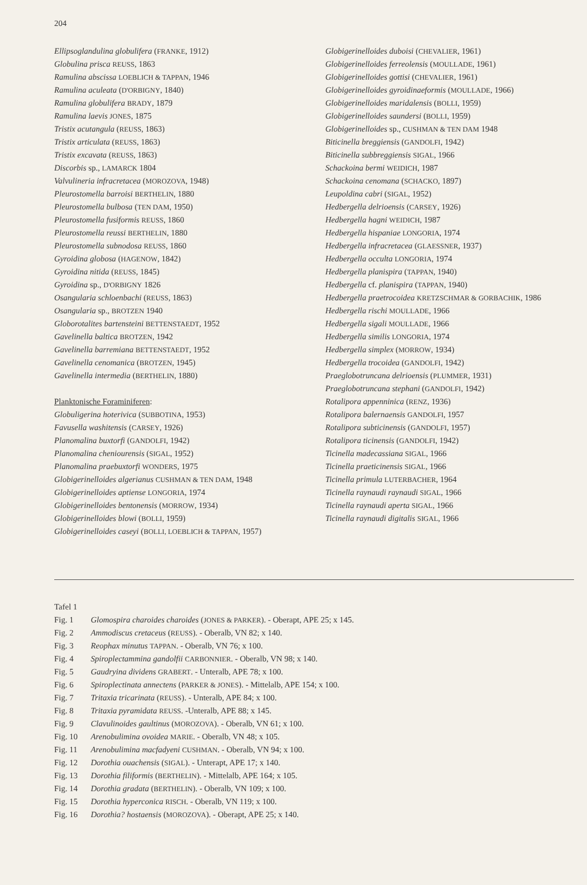204
Ellipsoglandulina globulifera (FRANKE, 1912)
Globulina prisca REUSS, 1863
Ramulina abscissa LOEBLICH & TAPPAN, 1946
Ramulina aculeata (D'ORBIGNY, 1840)
Ramulina globulifera BRADY, 1879
Ramulina laevis JONES, 1875
Tristix acutangula (REUSS, 1863)
Tristix articulata (REUSS, 1863)
Tristix excavata (REUSS, 1863)
Discorbis sp., LAMARCK 1804
Valvulineria infracretacea (MOROZOVA, 1948)
Pleurostomella barroisi BERTHELIN, 1880
Pleurostomella bulbosa (TEN DAM, 1950)
Pleurostomella fusiformis REUSS, 1860
Pleurostomella reussi BERTHELIN, 1880
Pleurostomella subnodosa REUSS, 1860
Gyroidina globosa (HAGENOW, 1842)
Gyroidina nitida (REUSS, 1845)
Gyroidina sp., D'ORBIGNY 1826
Osangularia schloenbachi (REUSS, 1863)
Osangularia sp., BROTZEN 1940
Globorotalites bartensteini BETTENSTAEDT, 1952
Gavelinella baltica BROTZEN, 1942
Gavelinella barremiana BETTENSTAEDT, 1952
Gavelinella cenomanica (BROTZEN, 1945)
Gavelinella intermedia (BERTHELIN, 1880)
Planktonische Foraminiferen:
Globuligerina hoterivica (SUBBOTINA, 1953)
Favusella washitensis (CARSEY, 1926)
Planomalina buxtorfi (GANDOLFI, 1942)
Planomalina cheniourensis (SIGAL, 1952)
Planomalina praebuxtorfi WONDERS, 1975
Globigerinelloides algerianus CUSHMAN & TEN DAM, 1948
Globigerinelloides aptiense LONGORIA, 1974
Globigerinelloides bentonensis (MORROW, 1934)
Globigerinelloides blowi (BOLLI, 1959)
Globigerinelloides caseyi (BOLLI, LOEBLICH & TAPPAN, 1957)
Globigerinelloides duboisi (CHEVALIER, 1961)
Globigerinelloides ferreolensis (MOULLADE, 1961)
Globigerinelloides gottisi (CHEVALIER, 1961)
Globigerinelloides gyroidinaeformis (MOULLADE, 1966)
Globigerinelloides maridalensis (BOLLI, 1959)
Globigerinelloides saundersi (BOLLI, 1959)
Globigerinelloides sp., CUSHMAN & TEN DAM 1948
Biticinella breggiensis (GANDOLFI, 1942)
Biticinella subbreggiensis SIGAL, 1966
Schackoina bermi WEIDICH, 1987
Schackoina cenomana (SCHACKO, 1897)
Leupoldina cabri (SIGAL, 1952)
Hedbergella delrioensis (CARSEY, 1926)
Hedbergella hagni WEIDICH, 1987
Hedbergella hispaniae LONGORIA, 1974
Hedbergella infracretacea (GLAESSNER, 1937)
Hedbergella occulta LONGORIA, 1974
Hedbergella planispira (TAPPAN, 1940)
Hedbergella cf. planispira (TAPPAN, 1940)
Hedbergella praetrocoidea KRETZSCHMAR & GORBACHIK, 1986
Hedbergella rischi MOULLADE, 1966
Hedbergella sigali MOULLADE, 1966
Hedbergella similis LONGORIA, 1974
Hedbergella simplex (MORROW, 1934)
Hedbergella trocoidea (GANDOLFI, 1942)
Praeglobotruncana delrioensis (PLUMMER, 1931)
Praeglobotruncana stephani (GANDOLFI, 1942)
Rotalipora appenninica (RENZ, 1936)
Rotalipora balernaensis GANDOLFI, 1957
Rotalipora subticinensis (GANDOLFI, 1957)
Rotalipora ticinensis (GANDOLFI, 1942)
Ticinella madecassiana SIGAL, 1966
Ticinella praeticinensis SIGAL, 1966
Ticinella primula LUTERBACHER, 1964
Ticinella raynaudi raynaudi SIGAL, 1966
Ticinella raynaudi aperta SIGAL, 1966
Ticinella raynaudi digitalis SIGAL, 1966
Tafel 1
Fig. 1 Glomospira charoides charoides (JONES & PARKER). - Oberapt, APE 25; x 145.
Fig. 2 Ammodiscus cretaceus (REUSS). - Oberalb, VN 82; x 140.
Fig. 3 Reophax minutus TAPPAN. - Oberalb, VN 76; x 100.
Fig. 4 Spiroplectammina gandolfii CARBONNIER. - Oberalb, VN 98; x 140.
Fig. 5 Gaudryina dividens GRABERT. - Unteralb, APE 78; x 100.
Fig. 6 Spiroplectinata annectens (PARKER & JONES). - Mittelalb, APE 154; x 100.
Fig. 7 Tritaxia tricarinata (REUSS). - Unteralb, APE 84; x 100.
Fig. 8 Tritaxia pyramidata REUSS. -Unteralb, APE 88; x 145.
Fig. 9 Clavulinoides gaultinus (MOROZOVA). - Oberalb, VN 61; x 100.
Fig. 10 Arenobulimina ovoidea MARIE. - Oberalb, VN 48; x 105.
Fig. 11 Arenobulimina macfadyeni CUSHMAN. - Oberalb, VN 94; x 100.
Fig. 12 Dorothia ouachensis (SIGAL). - Unterapt, APE 17; x 140.
Fig. 13 Dorothia filiformis (BERTHELIN). - Mittelalb, APE 164; x 105.
Fig. 14 Dorothia gradata (BERTHELIN). - Oberalb, VN 109; x 100.
Fig. 15 Dorothia hyperconica RISCH. - Oberalb, VN 119; x 100.
Fig. 16 Dorothia? hostaensis (MOROZOVA). - Oberapt, APE 25; x 140.